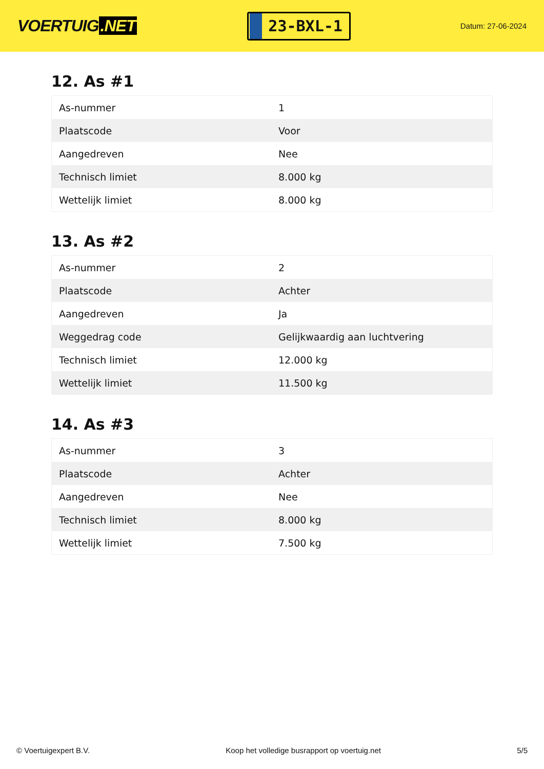VOERTUIG.NET
23-BXL-1
Datum: 27-06-2024
12. As #1
| As-nummer | 1 |
| Plaatscode | Voor |
| Aangedreven | Nee |
| Technisch limiet | 8.000 kg |
| Wettelijk limiet | 8.000 kg |
13. As #2
| As-nummer | 2 |
| Plaatscode | Achter |
| Aangedreven | Ja |
| Weggedrag code | Gelijkwaardig aan luchtvering |
| Technisch limiet | 12.000 kg |
| Wettelijk limiet | 11.500 kg |
14. As #3
| As-nummer | 3 |
| Plaatscode | Achter |
| Aangedreven | Nee |
| Technisch limiet | 8.000 kg |
| Wettelijk limiet | 7.500 kg |
© Voertuigexpert B.V. Koop het volledige busrapport op voertuig.net 5/5